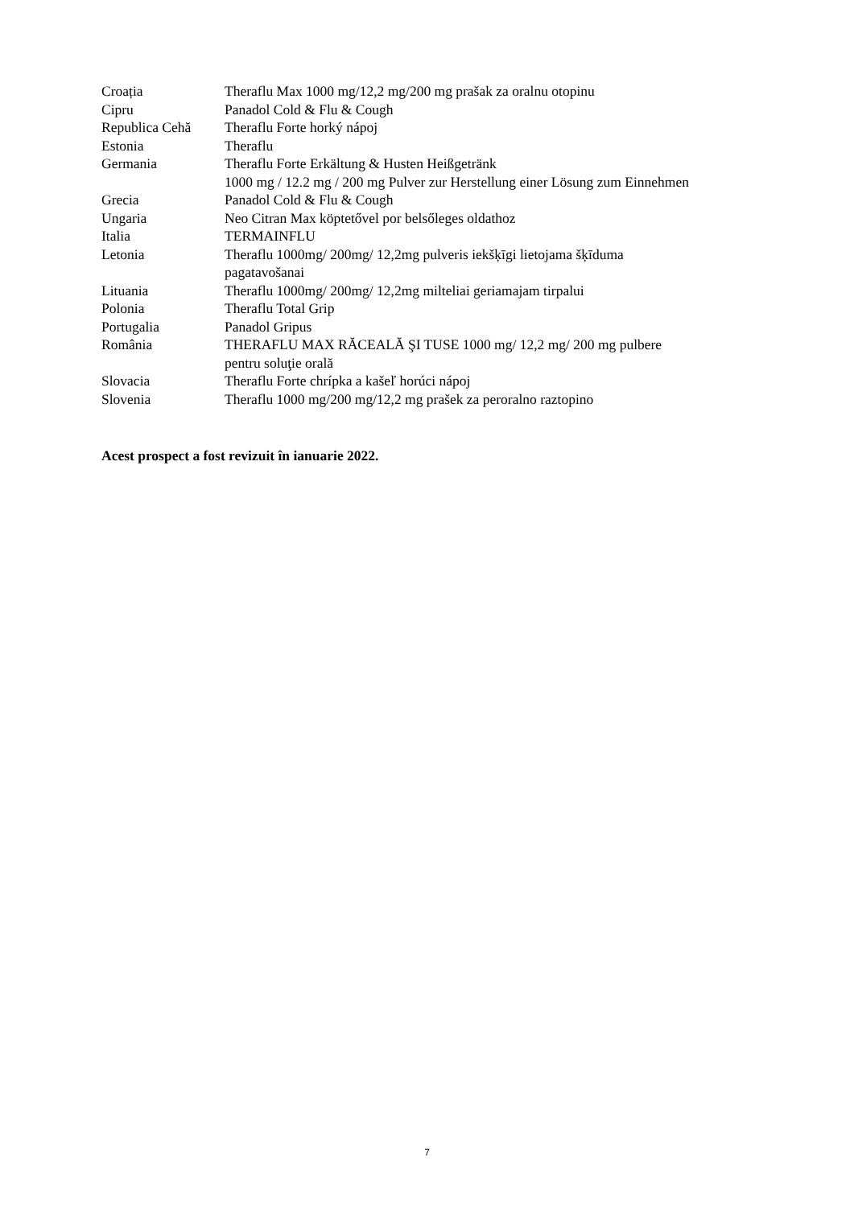| Croația | Theraflu Max 1000 mg/12,2 mg/200 mg prašak za oralnu otopinu |
| Cipru | Panadol Cold & Flu & Cough |
| Republica Cehă | Theraflu Forte horký nápoj |
| Estonia | Theraflu |
| Germania | Theraflu Forte Erkältung & Husten Heißgetränk 1000 mg / 12.2 mg / 200 mg Pulver zur Herstellung einer Lösung zum Einnehmen |
| Grecia | Panadol Cold & Flu & Cough |
| Ungaria | Neo Citran Max köptetővel por belsőleges oldathoz |
| Italia | TERMAINFLU |
| Letonia | Theraflu 1000mg/ 200mg/ 12,2mg pulveris iekšķīgi lietojama šķīduma pagatavošanai |
| Lituania | Theraflu 1000mg/ 200mg/ 12,2mg milteliai geriamajam tirpalui |
| Polonia | Theraflu Total Grip |
| Portugalia | Panadol Gripus |
| România | THERAFLU MAX RĂCEALĂ ŞI TUSE 1000 mg/ 12,2 mg/ 200 mg pulbere pentru soluţie orală |
| Slovacia | Theraflu Forte chrípka a kašeľ horúci nápoj |
| Slovenia | Theraflu 1000 mg/200 mg/12,2 mg prašek za peroralno raztopino |
Acest prospect a fost revizuit în ianuarie 2022.
7